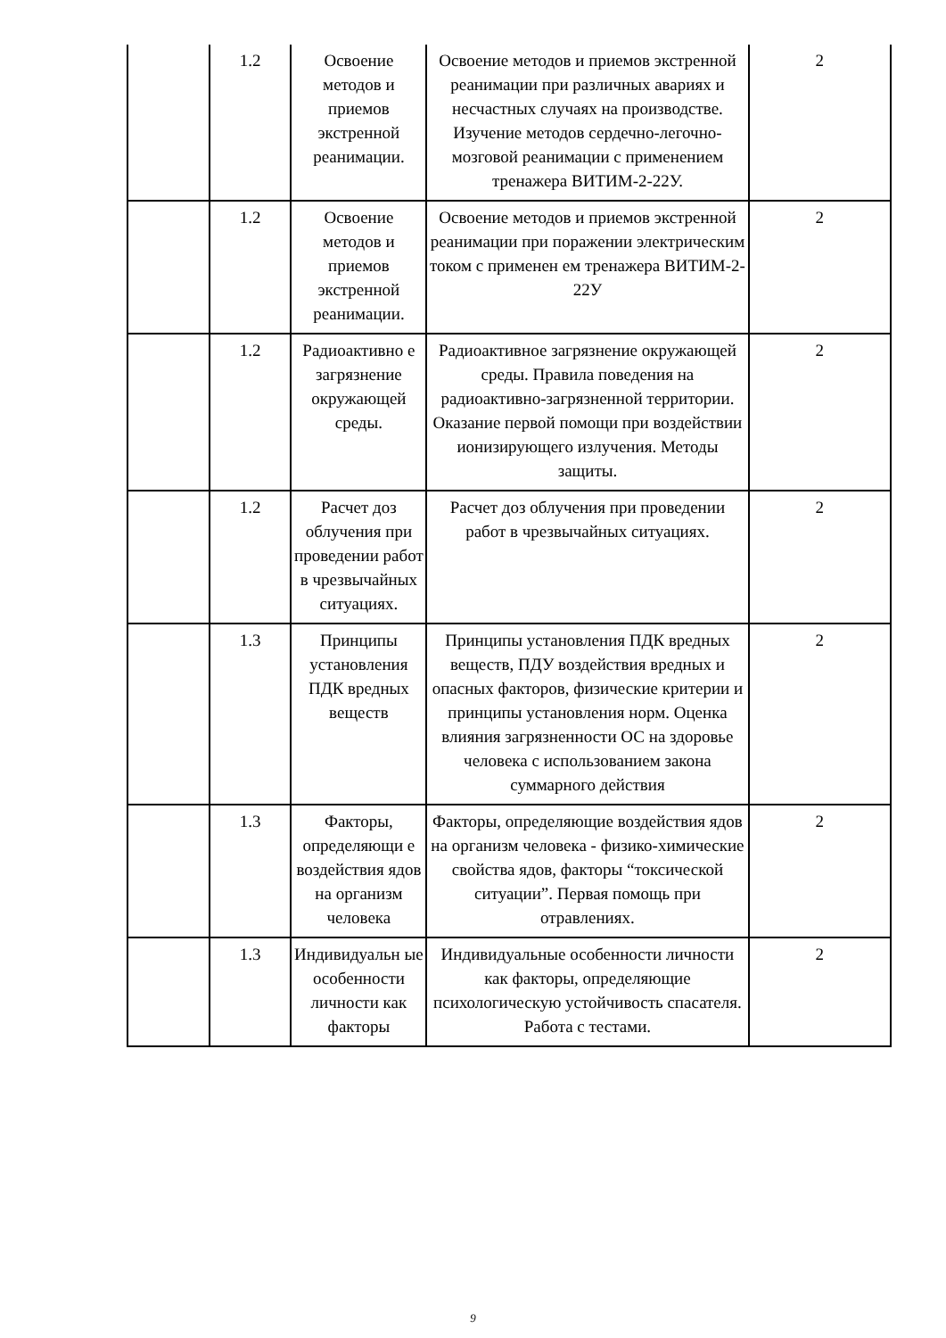| | 1.2 | Освоение методов и приемов экстренной реанимации. | Освоение методов и приемов экстренной реанимации при различных авариях и несчастных случаях на производстве. Изучение методов сердечно-легочно-мозговой реанимации с применением тренажера ВИТИМ-2-22У. | 2 |
| | 1.2 | Освоение методов и приемов экстренной реанимации. | Освоение методов и приемов экстренной реанимации при поражении электрическим током с применен ем тренажера ВИТИМ-2-22У | 2 |
| | 1.2 | Радиоактивно е загрязнение окружающей среды. | Радиоактивное загрязнение окружающей среды. Правила поведения на радиоактивно-загрязненной территории. Оказание первой помощи при воздействии ионизирующего излучения. Методы защиты. | 2 |
| | 1.2 | Расчет доз облучения при проведении работ в чрезвычайных ситуациях. | Расчет доз облучения при проведении работ в чрезвычайных ситуациях. | 2 |
| | 1.3 | Принципы установления ПДК вредных веществ | Принципы установления ПДК вредных веществ, ПДУ воздействия вредных и опасных факторов, физические критерии и принципы установления норм. Оценка влияния загрязненности ОС на здоровье человека с использованием закона суммарного действия | 2 |
| | 1.3 | Факторы, определяющи е воздействия ядов на организм человека | Факторы, определяющие воздействия ядов на организм человека - физико-химические свойства ядов, факторы “токсической ситуации”. Первая помощь при отравлениях. | 2 |
| | 1.3 | Индивидуальн ые особенности личности как факторы | Индивидуальные особенности личности как факторы, определяющие психологическую устойчивость спасателя. Работа с тестами. | 2 |
9